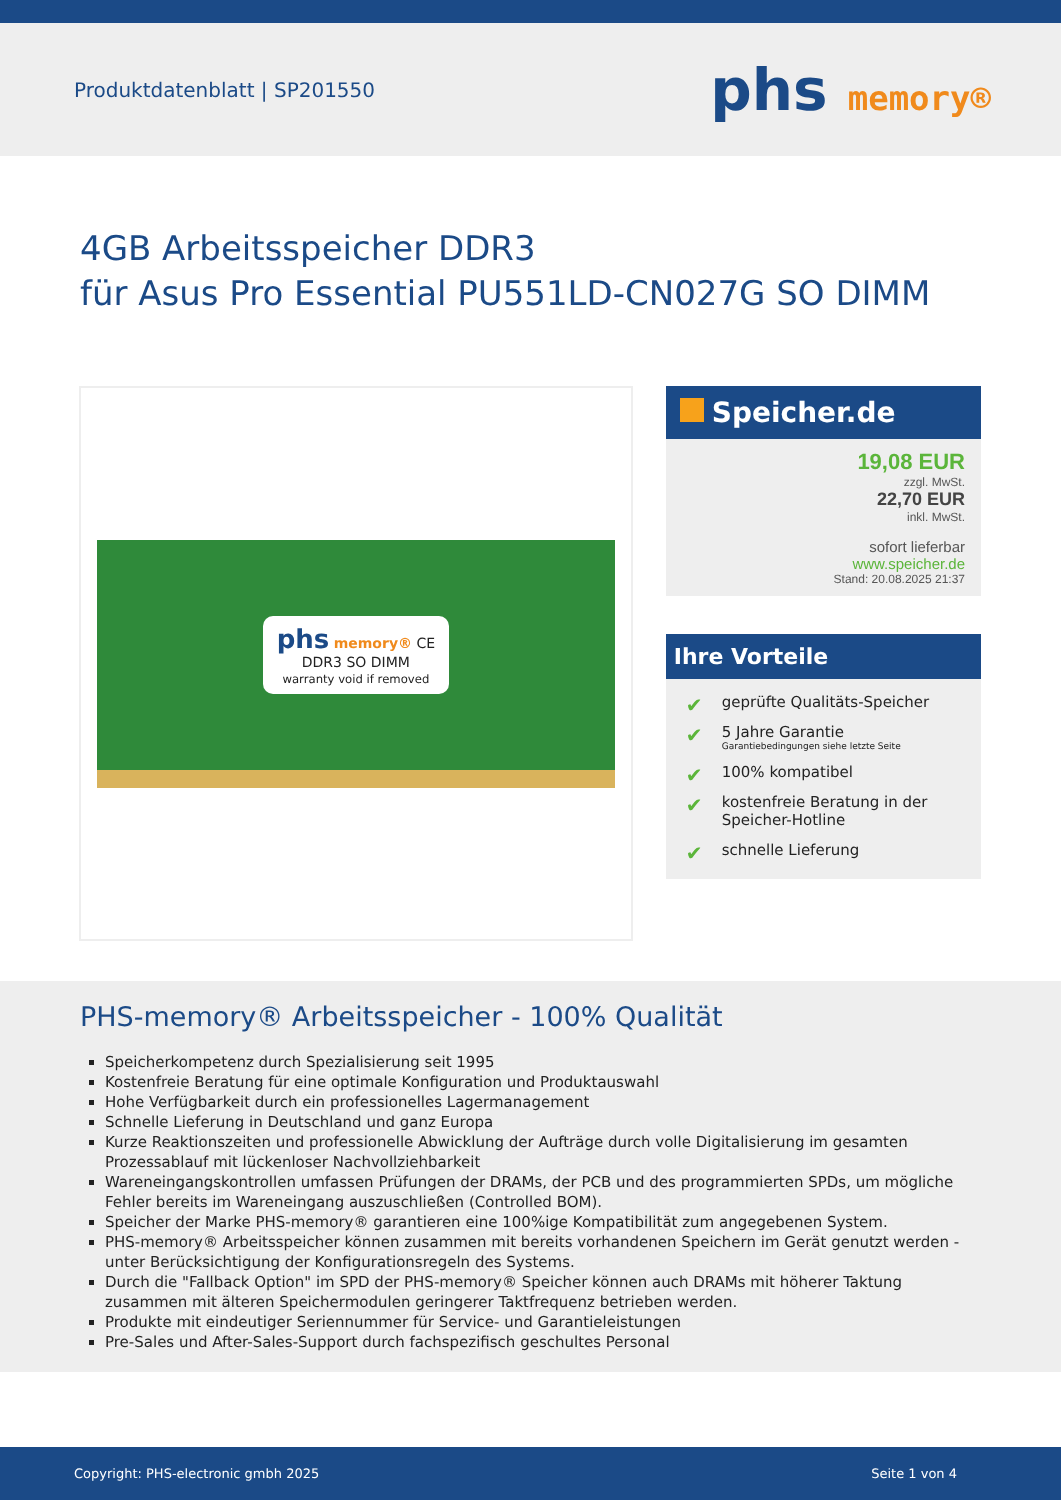Produktdatenblatt | SP201550
phs memory®
4GB Arbeitsspeicher DDR3
für Asus Pro Essential PU551LD-CN027G SO DIMM
phs memory® CE
DDR3 SO DIMM
warranty void if removed
Speicher.de
19,08 EUR
zzgl. MwSt.
22,70 EUR
inkl. MwSt.
sofort lieferbar
www.speicher.de
Stand: 20.08.2025 21:37
Ihre Vorteile
✔ geprüfte Qualitäts-Speicher
✔ 5 Jahre Garantie
Garantiebedingungen siehe letzte Seite
✔ 100% kompatibel
✔ kostenfreie Beratung in der Speicher-Hotline
✔ schnelle Lieferung
PHS-memory® Arbeitsspeicher - 100% Qualität
Speicherkompetenz durch Spezialisierung seit 1995
Kostenfreie Beratung für eine optimale Konfiguration und Produktauswahl
Hohe Verfügbarkeit durch ein professionelles Lagermanagement
Schnelle Lieferung in Deutschland und ganz Europa
Kurze Reaktionszeiten und professionelle Abwicklung der Aufträge durch volle Digitalisierung im gesamten Prozessablauf mit lückenloser Nachvollziehbarkeit
Wareneingangskontrollen umfassen Prüfungen der DRAMs, der PCB und des programmierten SPDs, um mögliche Fehler bereits im Wareneingang auszuschließen (Controlled BOM).
Speicher der Marke PHS-memory® garantieren eine 100%ige Kompatibilität zum angegebenen System.
PHS-memory® Arbeitsspeicher können zusammen mit bereits vorhandenen Speichern im Gerät genutzt werden - unter Berücksichtigung der Konfigurationsregeln des Systems.
Durch die "Fallback Option" im SPD der PHS-memory® Speicher können auch DRAMs mit höherer Taktung zusammen mit älteren Speichermodulen geringerer Taktfrequenz betrieben werden.
Produkte mit eindeutiger Seriennummer für Service- und Garantieleistungen
Pre-Sales und After-Sales-Support durch fachspezifisch geschultes Personal
Copyright: PHS-electronic gmbh 2025 Seite 1 von 4